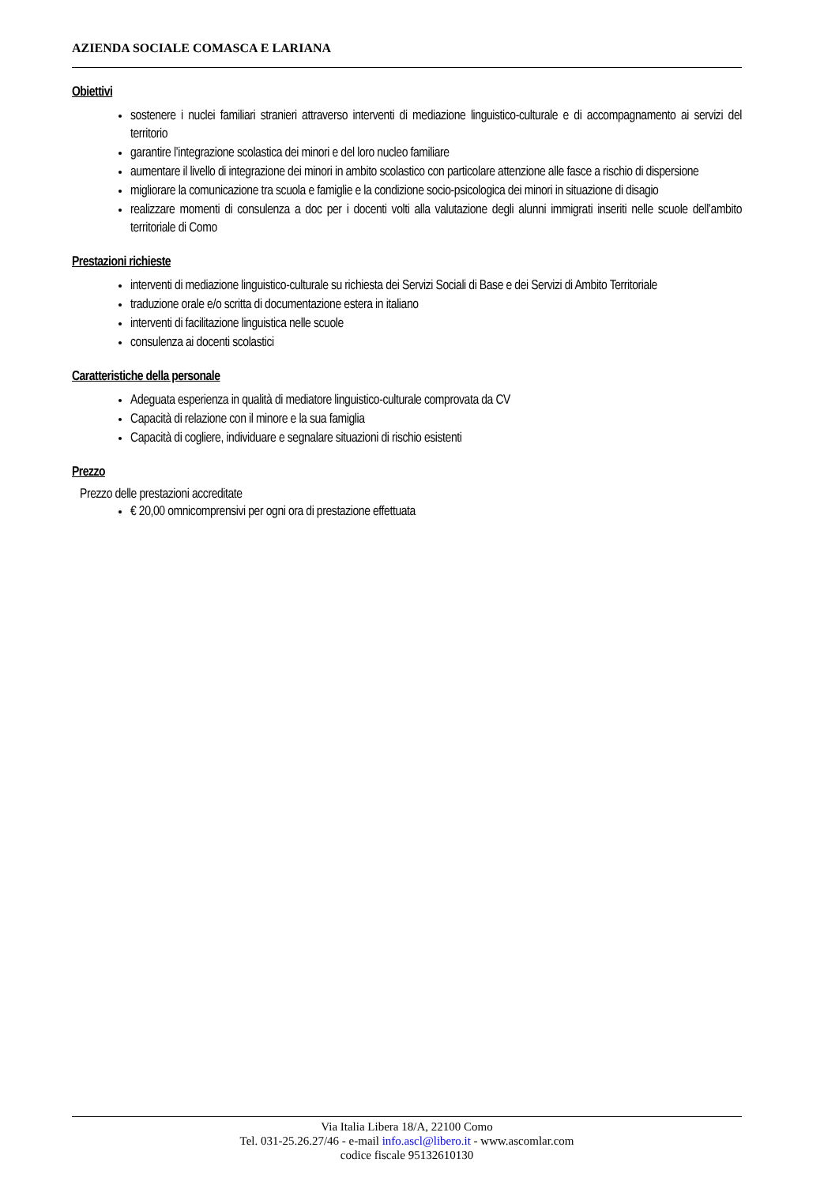AZIENDA SOCIALE COMASCA E LARIANA
Obiettivi
sostenere i nuclei familiari stranieri attraverso interventi di mediazione linguistico-culturale e di accompagnamento ai servizi del territorio
garantire l’integrazione scolastica dei minori e del loro nucleo familiare
aumentare il livello di integrazione dei minori in ambito scolastico con particolare attenzione alle fasce a rischio di dispersione
migliorare la comunicazione tra scuola e famiglie e la condizione socio-psicologica dei minori in situazione di disagio
realizzare momenti di consulenza a doc per i docenti volti alla valutazione degli alunni immigrati inseriti nelle scuole dell’ambito territoriale di Como
Prestazioni richieste
interventi di mediazione linguistico-culturale su richiesta dei Servizi Sociali di Base e dei Servizi di Ambito Territoriale
traduzione orale e/o scritta di documentazione estera in italiano
interventi di facilitazione linguistica nelle scuole
consulenza ai docenti scolastici
Caratteristiche della personale
Adeguata esperienza in qualità di mediatore linguistico-culturale comprovata da CV
Capacità di relazione con il minore e la sua famiglia
Capacità di cogliere, individuare e segnalare situazioni di rischio esistenti
Prezzo
Prezzo delle prestazioni accreditate
€ 20,00 omnicomprensivi per ogni ora di prestazione effettuata
Via Italia Libera 18/A, 22100 Como
Tel. 031-25.26.27/46 - e-mail info.ascl@libero.it - www.ascomlar.com
codice fiscale 95132610130